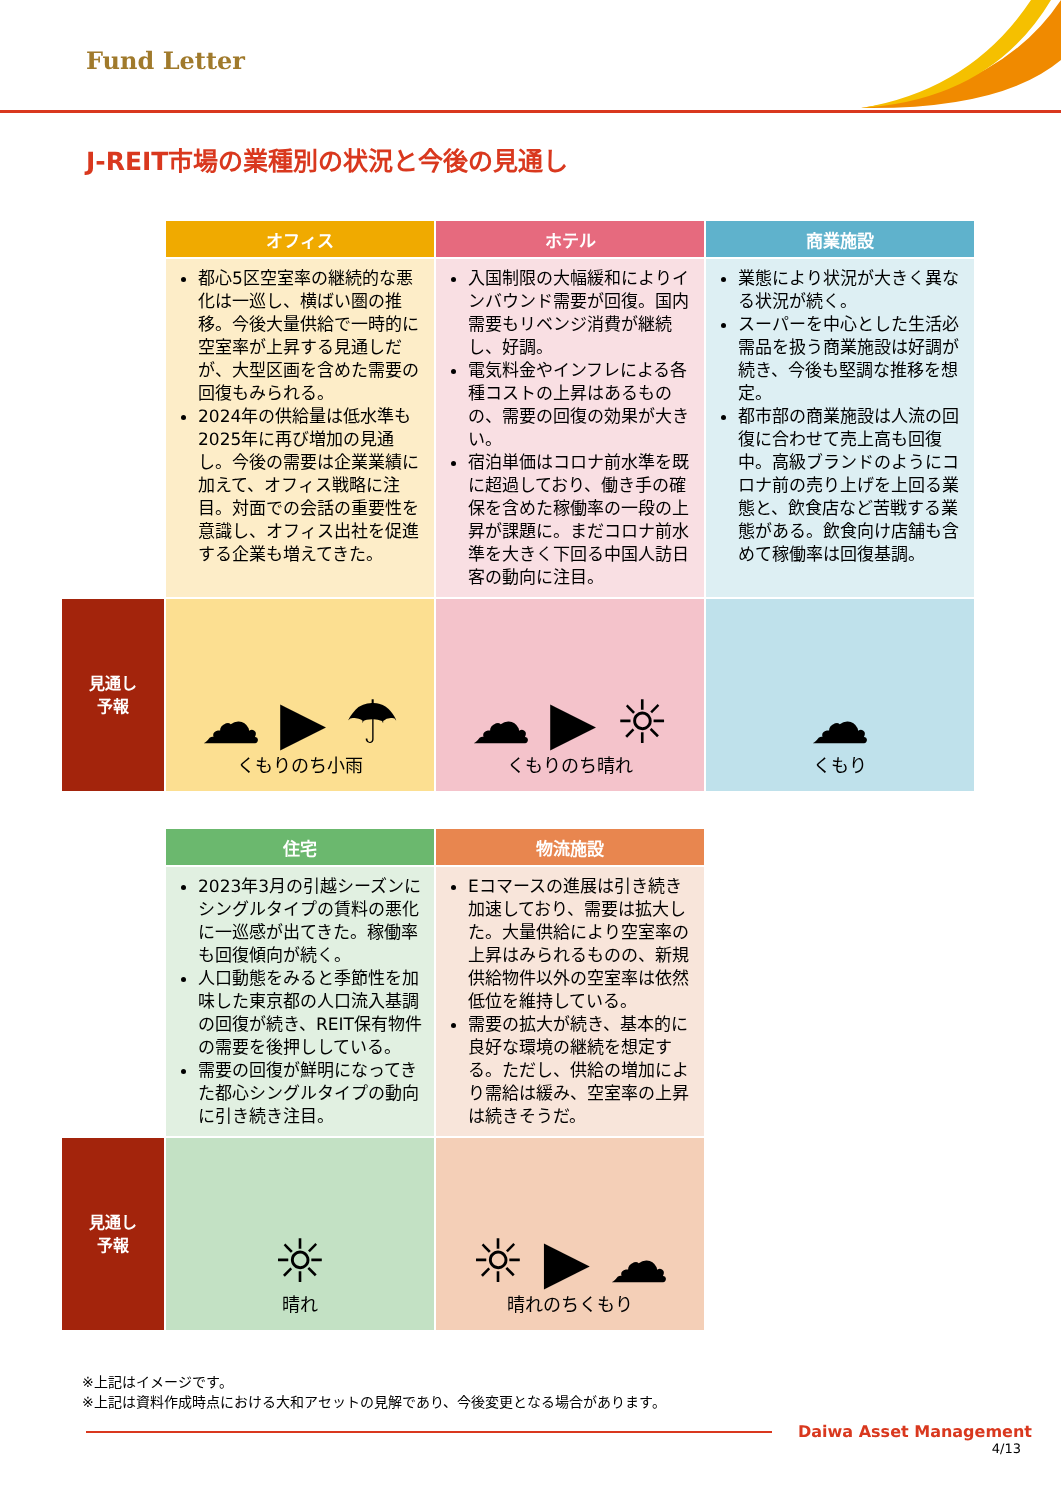Fund Letter
J-REIT市場の業種別の状況と今後の見通し
| | オフィス | ホテル | 商業施設 |
| | 都心5区空室率の継続的な悪化は一巡し、横ばい圏の推移。今後大量供給で一時的に空室率が上昇する見通しだが、大型区画を含めた需要の回復もみられる。 2024年の供給量は低水準も2025年に再び増加の見通し。今後の需要は企業業績に加えて、オフィス戦略に注目。対面での会話の重要性を意識し、オフィス出社を促進する企業も増えてきた。 | 入国制限の大幅緩和によりインバウンド需要が回復。国内需要もリベンジ消費が継続し、好調。 電気料金やインフレによる各種コストの上昇はあるものの、需要の回復の効果が大きい。 宿泊単価はコロナ前水準を既に超過しており、働き手の確保を含めた稼働率の一段の上昇が課題に。まだコロナ前水準を大きく下回る中国人訪日客の動向に注目。 | 業態により状況が大きく異なる状況が続く。 スーパーを中心とした生活必需品を扱う商業施設は好調が続き、今後も堅調な推移を想定。 都市部の商業施設は人流の回復に合わせて売上高も回復中。高級ブランドのようにコロナ前の売り上げを上回る業態と、飲食店など苦戦する業態がある。飲食向け店舗も含めて稼働率は回復基調。 |
| 見通し 予報 | ☁ ▶ ☂ くもりのち小雨 | ☁ ▶ ☼ くもりのち晴れ | ☁ くもり |
| | 住宅 | 物流施設 |
| | 2023年3月の引越シーズンにシングルタイプの賃料の悪化に一巡感が出てきた。稼働率も回復傾向が続く。 人口動態をみると季節性を加味した東京都の人口流入基調の回復が続き、REIT保有物件の需要を後押ししている。 需要の回復が鮮明になってきた都心シングルタイプの動向に引き続き注目。 | Eコマースの進展は引き続き加速しており、需要は拡大した。大量供給により空室率の上昇はみられるものの、新規供給物件以外の空室率は依然低位を維持している。 需要の拡大が続き、基本的に良好な環境の継続を想定する。ただし、供給の増加により需給は緩み、空室率の上昇は続きそうだ。 |
| 見通し 予報 | ☼ 晴れ | ☼ ▶ ☁ 晴れのちくもり |
※上記はイメージです。
※上記は資料作成時点における大和アセットの見解であり、今後変更となる場合があります。
Daiwa Asset Management
4/13